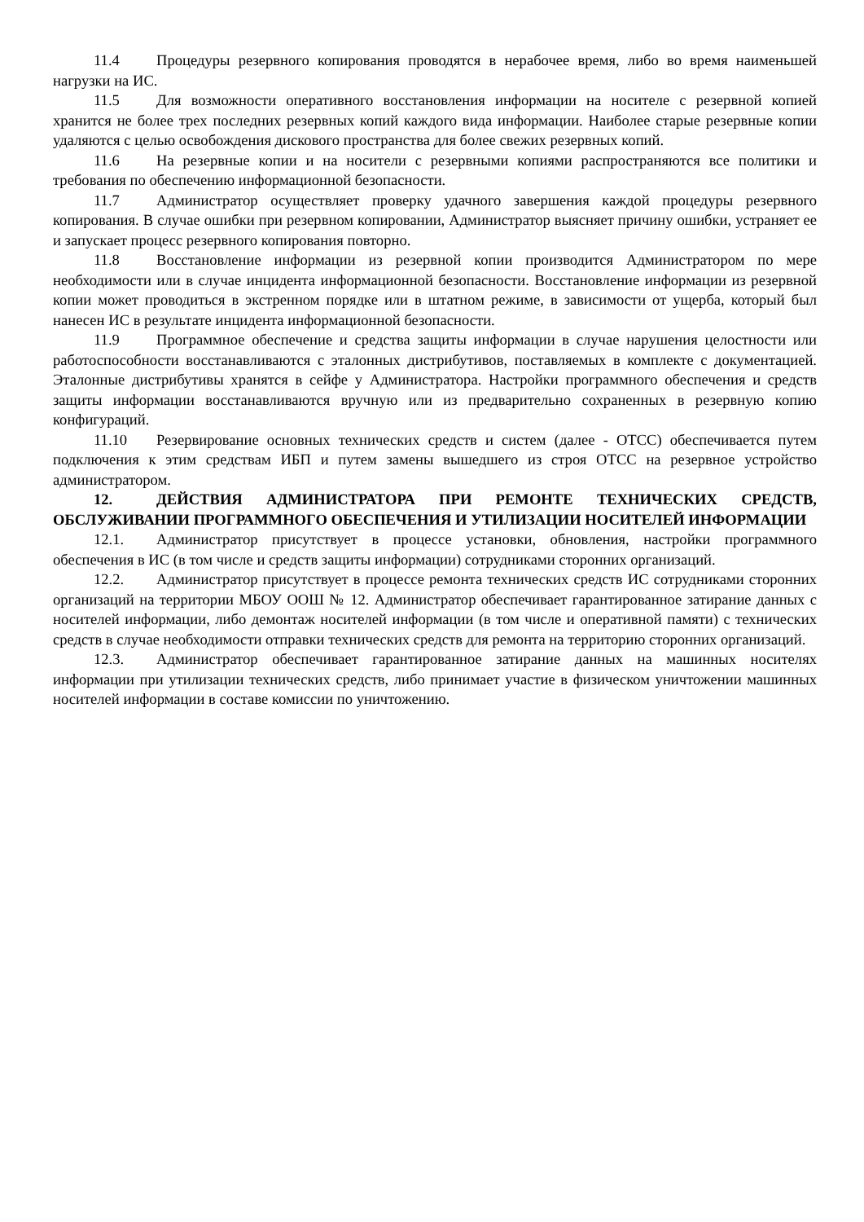11.4 Процедуры резервного копирования проводятся в нерабочее время, либо во время наименьшей нагрузки на ИС.
11.5 Для возможности оперативного восстановления информации на носителе с резервной копией хранится не более трех последних резервных копий каждого вида информации. Наиболее старые резервные копии удаляются с целью освобождения дискового пространства для более свежих резервных копий.
11.6 На резервные копии и на носители с резервными копиями распространяются все политики и требования по обеспечению информационной безопасности.
11.7 Администратор осуществляет проверку удачного завершения каждой процедуры резервного копирования. В случае ошибки при резервном копировании, Администратор выясняет причину ошибки, устраняет ее и запускает процесс резервного копирования повторно.
11.8 Восстановление информации из резервной копии производится Администратором по мере необходимости или в случае инцидента информационной безопасности. Восстановление информации из резервной копии может проводиться в экстренном порядке или в штатном режиме, в зависимости от ущерба, который был нанесен ИС в результате инцидента информационной безопасности.
11.9 Программное обеспечение и средства защиты информации в случае нарушения целостности или работоспособности восстанавливаются с эталонных дистрибутивов, поставляемых в комплекте с документацией. Эталонные дистрибутивы хранятся в сейфе у Администратора. Настройки программного обеспечения и средств защиты информации восстанавливаются вручную или из предварительно сохраненных в резервную копию конфигураций.
11.10 Резервирование основных технических средств и систем (далее - ОТСС) обеспечивается путем подключения к этим средствам ИБП и путем замены вышедшего из строя ОТСС на резервное устройство администратором.
12. ДЕЙСТВИЯ АДМИНИСТРАТОРА ПРИ РЕМОНТЕ ТЕХНИЧЕСКИХ СРЕДСТВ, ОБСЛУЖИВАНИИ ПРОГРАММНОГО ОБЕСПЕЧЕНИЯ И УТИЛИЗАЦИИ НОСИТЕЛЕЙ ИНФОРМАЦИИ
12.1. Администратор присутствует в процессе установки, обновления, настройки программного обеспечения в ИС (в том числе и средств защиты информации) сотрудниками сторонних организаций.
12.2. Администратор присутствует в процессе ремонта технических средств ИС сотрудниками сторонних организаций на территории МБОУ ООШ № 12. Администратор обеспечивает гарантированное затирание данных с носителей информации, либо демонтаж носителей информации (в том числе и оперативной памяти) с технических средств в случае необходимости отправки технических средств для ремонта на территорию сторонних организаций.
12.3. Администратор обеспечивает гарантированное затирание данных на машинных носителях информации при утилизации технических средств, либо принимает участие в физическом уничтожении машинных носителей информации в составе комиссии по уничтожению.